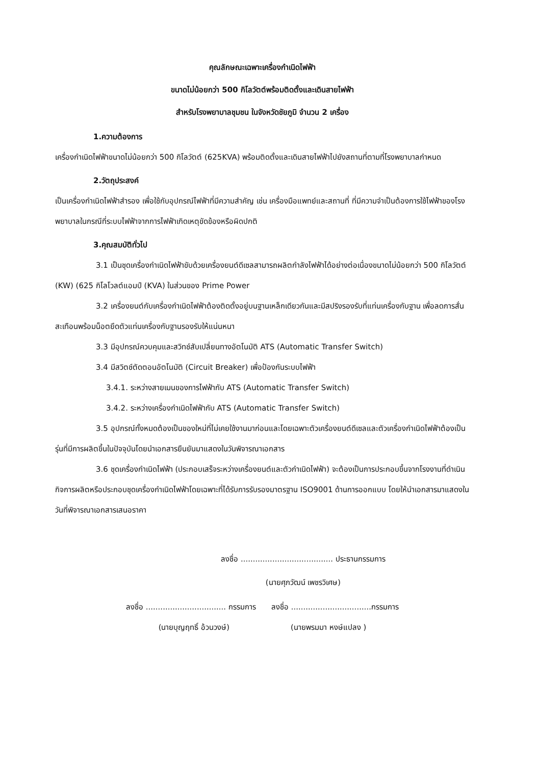คุณลักษณะเฉพาะเครื่องกำเนิดไฟฟ้า
ขนาดไม่น้อยกว่า 500 กิโลวัตต์พร้อมติดตั้งและเดินสายไฟฟ้า
สำหรับโรงพยาบาลชุมชน ในจังหวัดชัยภูมิ จำนวน 2 เครื่อง
1.ความต้องการ
เครื่องกำเนิดไฟฟ้าขนาดไม่น้อยกว่า 500 กิโลวัตต์ (625KVA) พร้อมติดตั้งและเดินสายไฟฟ้าไปยังสถานที่ตามที่โรงพยาบาลกำหนด
2.วัตถุประสงค์
เป็นเครื่องกำเนิดไฟฟ้าสำรอง เพื่อใช้กับอุปกรณ์ไฟฟ้าที่มีความสำคัญ เช่น เครื่องมือแพทย์และสถานที่ ที่มีความจำเป็นต้องการใช้ไฟฟ้าของโรงพยาบาลในกรณีที่ระบบไฟฟ้าจากการไฟฟ้าเกิดเหตุขัดข้องหรือผิดปกติ
3.คุณสมบัติทั่วไป
3.1 เป็นชุดเครื่องกำเนิดไฟฟ้าขับด้วยเครื่องยนต์ดีเซลสามารถผลิตกำลังไฟฟ้าได้อย่างต่อเนื่องขนาดไม่น้อยกว่า 500 กิโลวัตต์ (KW) (625 กิโลโวลต์แอมป์ (KVA) ในส่วนของ Prime Power
3.2 เครื่องยนต์กับเครื่องกำเนิดไฟฟ้าต้องติดตั้งอยู่บนฐานเหล็กเดียวกันและมีสปริงรองรับที่แท่นเครื่องกับฐาน เพื่อลดการสั่นสะเทือนพร้อมน็อตยึดตัวแท่นเครื่องกับฐานรองรับให้แน่นหนา
3.3 มีอุปกรณ์ควบคุมและสวิทช์สับเปลี่ยนทางอัตโนมัติ ATS (Automatic Transfer Switch)
3.4 มีสวิตช์ตัดตอนอัตโนมัติ (Circuit Breaker) เพื่อป้องกันระบบไฟฟ้า
3.4.1. ระหว่างสายเมนของการไฟฟ้ากับ ATS (Automatic Transfer Switch)
3.4.2. ระหว่างเครื่องกำเนิดไฟฟ้ากับ ATS (Automatic Transfer Switch)
3.5 อุปกรณ์ทั้งหมดต้องเป็นของใหม่ที่ไม่เคยใช้งานมาก่อนและโดยเฉพาะตัวเครื่องยนต์ดีเซลและตัวเครื่องกำเนิดไฟฟ้าต้องเป็นรุ่นที่มีการผลิตขึ้นในปัจจุบันโดยนำเอกสารยืนยันมาแสดงในวันพิจารณาเอกสาร
3.6 ชุดเครื่องกำเนิดไฟฟ้า (ประกอบเสร็จระหว่างเครื่องยนต์และตัวกำเนิดไฟฟ้า) จะต้องเป็นการประกอบขึ้นจากโรงงานที่ดำเนินกิจการผลิตหรือประกอบชุดเครื่องกำเนิดไฟฟ้าโดยเฉพาะที่ได้รับการรับรองมาตรฐาน ISO9001 ด้านการออกแบบ โดยให้นำเอกสารมาแสดงในวันที่พิจารณาเอกสารเสนอราคา
ลงชื่อ ...................................... ประธานกรรมการ
(นายศุภวัฒน์ เพชรวิเศษ)
ลงชื่อ ................................. กรรมการ ลงชื่อ .................................กรรมการ
(นายบุญฤทธิ์ อ้วนวงษ์) (นายพรมมา หงษ์แปลง )